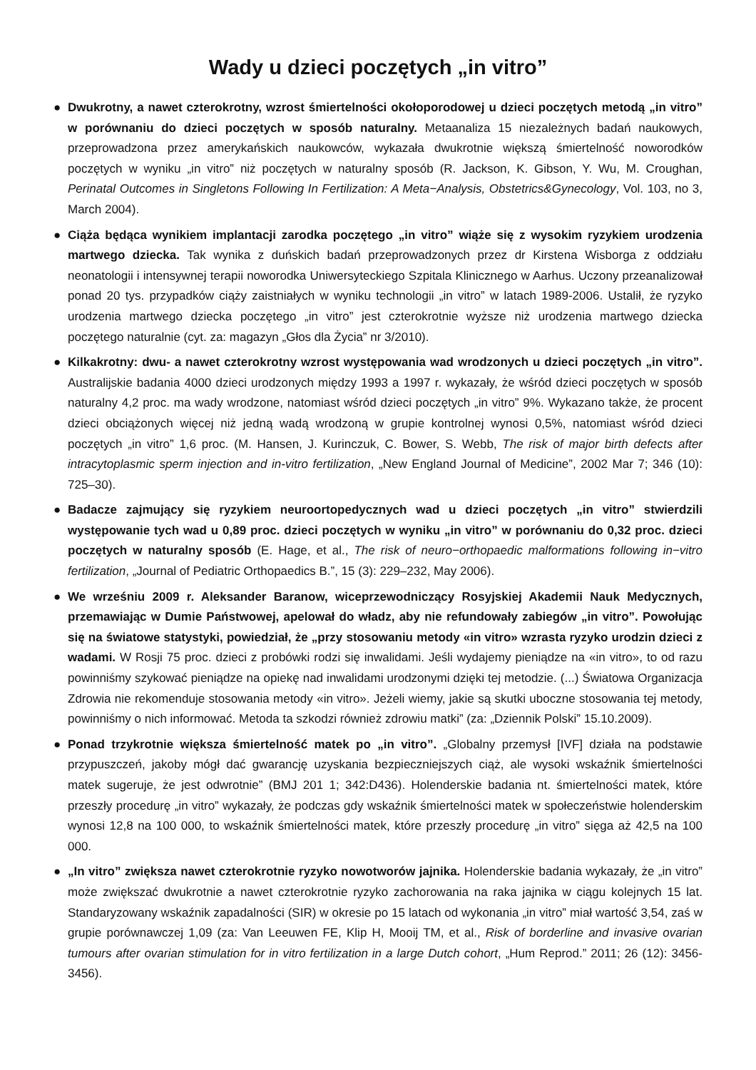Wady u dzieci poczętych „in vitro”
● Dwukrotny, a nawet czterokrotny, wzrost śmiertelności okołoporodowej u dzieci poczętych metodą „in vitro” w porównaniu do dzieci poczętych w sposób naturalny. Metaanaliza 15 niezależnych badań naukowych, przeprowadzona przez amerykańskich naukowców, wykazała dwukrotnie większą śmiertelność noworodków poczętych w wyniku „in vitro” niż poczętych w naturalny sposób (R. Jackson, K. Gibson, Y. Wu, M. Croughan, Perinatal Outcomes in Singletons Following In Fertilization: A Meta−Analysis, Obstetrics&Gynecology, Vol. 103, no 3, March 2004).
● Ciąża będąca wynikiem implantacji zarodka poczętego „in vitro” wiąże się z wysokim ryzykiem urodzenia martwego dziecka. Tak wynika z duńskich badań przeprowadzonych przez dr Kirstena Wisborga z oddziału neonatologii i intensywnej terapii noworodka Uniwersyteckiego Szpitala Klinicznego w Aarhus. Uczony przeanalizował ponad 20 tys. przypadków ciąży zaistniałych w wyniku technologii „in vitro” w latach 1989-2006. Ustalił, że ryzyko urodzenia martwego dziecka poczętego „in vitro” jest czterokrotnie wyższe niż urodzenia martwego dziecka poczętego naturalnie (cyt. za: magazyn „Głos dla Życia” nr 3/2010).
● Kilkakrotny: dwu- a nawet czterokrotny wzrost występowania wad wrodzonych u dzieci poczętych „in vitro”. Australijskie badania 4000 dzieci urodzonych między 1993 a 1997 r. wykazały, że wśród dzieci poczętych w sposób naturalny 4,2 proc. ma wady wrodzone, natomiast wśród dzieci poczętych „in vitro” 9%. Wykazano także, że procent dzieci obciążonych więcej niż jedną wadą wrodzoną w grupie kontrolnej wynosi 0,5%, natomiast wśród dzieci poczętych „in vitro” 1,6 proc. (M. Hansen, J. Kurinczuk, C. Bower, S. Webb, The risk of major birth defects after intracytoplasmic sperm injection and in-vitro fertilization, „New England Journal of Medicine”, 2002 Mar 7; 346 (10): 725–30).
● Badacze zajmujący się ryzykiem neuroortopedycznych wad u dzieci poczętych „in vitro” stwierdzili występowanie tych wad u 0,89 proc. dzieci poczętych w wyniku „in vitro” w porównaniu do 0,32 proc. dzieci poczętych w naturalny sposób (E. Hage, et al., The risk of neuro−orthopaedic malformations following in−vitro fertilization, „Journal of Pediatric Orthopaedics B.”, 15 (3): 229–232, May 2006).
● We wrześniu 2009 r. Aleksander Baranow, wiceprzewodniczący Rosyjskiej Akademii Nauk Medycznych, przemawiając w Dumie Państwowej, apelował do władz, aby nie refundowały zabiegów „in vitro”. Powołując się na światowe statystyki, powiedział, że „przy stosowaniu metody «in vitro» wzrasta ryzyko urodzin dzieci z wadami. W Rosji 75 proc. dzieci z probówki rodzi się inwalidami. Jeśli wydajemy pieniądze na «in vitro», to od razu powinniśmy szykować pieniądze na opiekę nad inwalidami urodzonymi dzięki tej metodzie. (...) Światowa Organizacja Zdrowia nie rekomenduje stosowania metody «in vitro». Jeżeli wiemy, jakie są skutki uboczne stosowania tej metody, powinniśmy o nich informować. Metoda ta szkodzi również zdrowiu matki” (za: „Dziennik Polski” 15.10.2009).
● Ponad trzykrotnie większa śmiertelność matek po „in vitro”. „Globalny przemysł [IVF] działa na podstawie przypuszczeń, jakoby mógł dać gwarancję uzyskania bezpieczniejszych ciąż, ale wysoki wskaźnik śmiertelności matek sugeruje, że jest odwrotnie” (BMJ 201 1; 342:D436). Holenderskie badania nt. śmiertelności matek, które przeszły procedurę „in vitro” wykazały, że podczas gdy wskaźnik śmiertelności matek w społeczeństwie holenderskim wynosi 12,8 na 100 000, to wskaźnik śmiertelności matek, które przeszły procedurę „in vitro” sięga aż 42,5 na 100 000.
● „In vitro” zwiększa nawet czterokrotnie ryzyko nowotworów jajnika. Holenderskie badania wykazały, że „in vitro” może zwiększać dwukrotnie a nawet czterokrotnie ryzyko zachorowania na raka jajnika w ciągu kolejnych 15 lat. Standaryzowany wskaźnik zapadalności (SIR) w okresie po 15 latach od wykonania „in vitro” miał wartość 3,54, zaś w grupie porównawczej 1,09 (za: Van Leeuwen FE, Klip H, Mooij TM, et al., Risk of borderline and invasive ovarian tumours after ovarian stimulation for in vitro fertilization in a large Dutch cohort, „Hum Reprod.” 2011; 26 (12): 3456-3456).